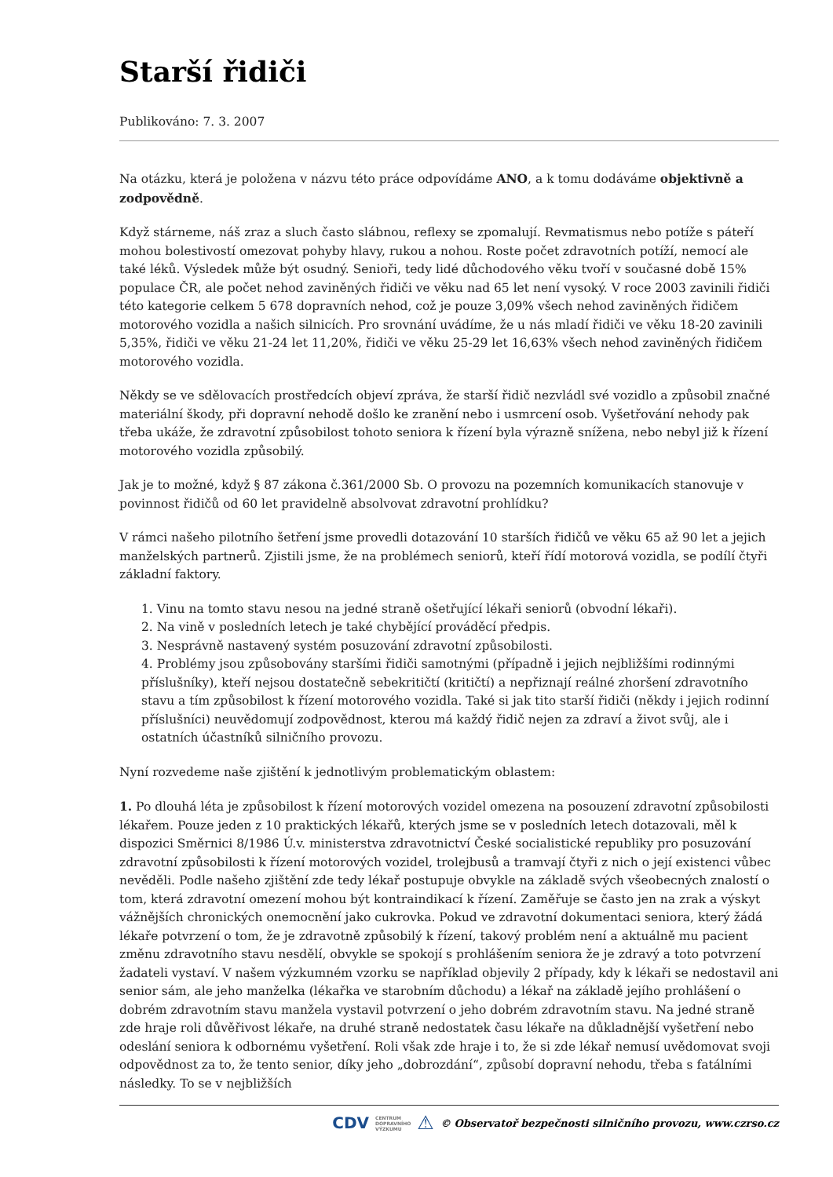Starší řidiči
Publikováno: 7. 3. 2007
Na otázku, která je položena v názvu této práce odpovídáme ANO, a k tomu dodáváme objektivně a zodpovědně.
Když stárneme, náš zraz a sluch často slábnou, reflexy se zpomalují. Revmatismus nebo potíže s páteří mohou bolestivostí omezovat pohyby hlavy, rukou a nohou. Roste počet zdravotních potíží, nemocí ale také léků. Výsledek může být osudný. Senioři, tedy lidé důchodového věku tvoří v současné době 15% populace ČR, ale počet nehod zaviněných řidiči ve věku nad 65 let není vysoký. V roce 2003 zavinili řidiči této kategorie celkem 5 678 dopravních nehod, což je pouze 3,09% všech nehod zaviněných řidičem motorového vozidla a našich silnicích. Pro srovnání uvádíme, že u nás mladí řidiči ve věku 18-20 zavinili 5,35%, řidiči ve věku 21-24 let 11,20%, řidiči ve věku 25-29 let 16,63% všech nehod zaviněných řidičem motorového vozidla.
Někdy se ve sdělovacích prostředcích objeví zpráva, že starší řidič nezvládl své vozidlo a způsobil značné materiální škody, při dopravní nehodě došlo ke zranění nebo i usmrcení osob. Vyšetřování nehody pak třeba ukáže, že zdravotní způsobilost tohoto seniora k řízení byla výrazně snížena, nebo nebyl již k řízení motorového vozidla způsobilý.
Jak je to možné, když § 87 zákona č.361/2000 Sb. O provozu na pozemních komunikacích stanovuje v povinnost řidičů od 60 let pravidelně absolvovat zdravotní prohlídku?
V rámci našeho pilotního šetření jsme provedli dotazování 10 starších řidičů ve věku 65 až 90 let a jejich manželských partnerů. Zjistili jsme, že na problémech seniorů, kteří řídí motorová vozidla, se podílí čtyři základní faktory.
1. Vinu na tomto stavu nesou na jedné straně ošetřující lékaři seniorů (obvodní lékaři).
2. Na vině v posledních letech je také chybějící prováděcí předpis.
3. Nesprávně nastavený systém posuzování zdravotní způsobilosti.
4. Problémy jsou způsobovány staršími řidiči samotnými (případně i jejich nejbližšími rodinnými příslušníky), kteří nejsou dostatečně sebekritičtí (kritičtí) a nepřiznají reálné zhoršení zdravotního stavu a tím způsobilost k řízení motorového vozidla. Také si jak tito starší řidiči (někdy i jejich rodinní příslušníci) neuvědomují zodpovědnost, kterou má každý řidič nejen za zdraví a život svůj, ale i ostatních účastníků silničního provozu.
Nyní rozvedeme naše zjištění k jednotlivým problematickým oblastem:
1. Po dlouhá léta je způsobilost k řízení motorových vozidel omezena na posouzení zdravotní způsobilosti lékařem. Pouze jeden z 10 praktických lékařů, kterých jsme se v posledních letech dotazovali, měl k dispozici Směrnici 8/1986 Ú.v. ministerstva zdravotnictví České socialistické republiky pro posuzování zdravotní způsobilosti k řízení motorových vozidel, trolejbusů a tramvají čtyři z nich o její existenci vůbec nevěděli. Podle našeho zjištění zde tedy lékař postupuje obvykle na základě svých všeobecných znalostí o tom, která zdravotní omezení mohou být kontraindikací k řízení. Zaměřuje se často jen na zrak a výskyt vážnějších chronických onemocnění jako cukrovka. Pokud ve zdravotní dokumentaci seniora, který žádá lékaře potvrzení o tom, že je zdravotně způsobilý k řízení, takový problém není a aktuálně mu pacient změnu zdravotního stavu nesdělí, obvykle se spokojí s prohlášením seniora že je zdravý a toto potvrzení žadateli vystaví. V našem výzkumném vzorku se například objevily 2 případy, kdy k lékaři se nedostavil ani senior sám, ale jeho manželka (lékařka ve starobním důchodu) a lékař na základě jejího prohlášení o dobrém zdravotním stavu manžela vystavil potvrzení o jeho dobrém zdravotním stavu. Na jedné straně zde hraje roli důvěřivost lékaře, na druhé straně nedostatek času lékaře na důkladnější vyšetření nebo odeslání seniora k odbornému vyšetření. Roli však zde hraje i to, že si zde lékař nemusí uvědomovat svoji odpovědnost za to, že tento senior, díky jeho „dobrozdání“, způsobí dopravní nehodu, třeba s fatálními následky. To se v nejbližších
CDV CENTRUM
DOPRAVNÍHO
VÝZKUMU ⚠ © Observatoř bezpečnosti silničního provozu, www.czrso.cz